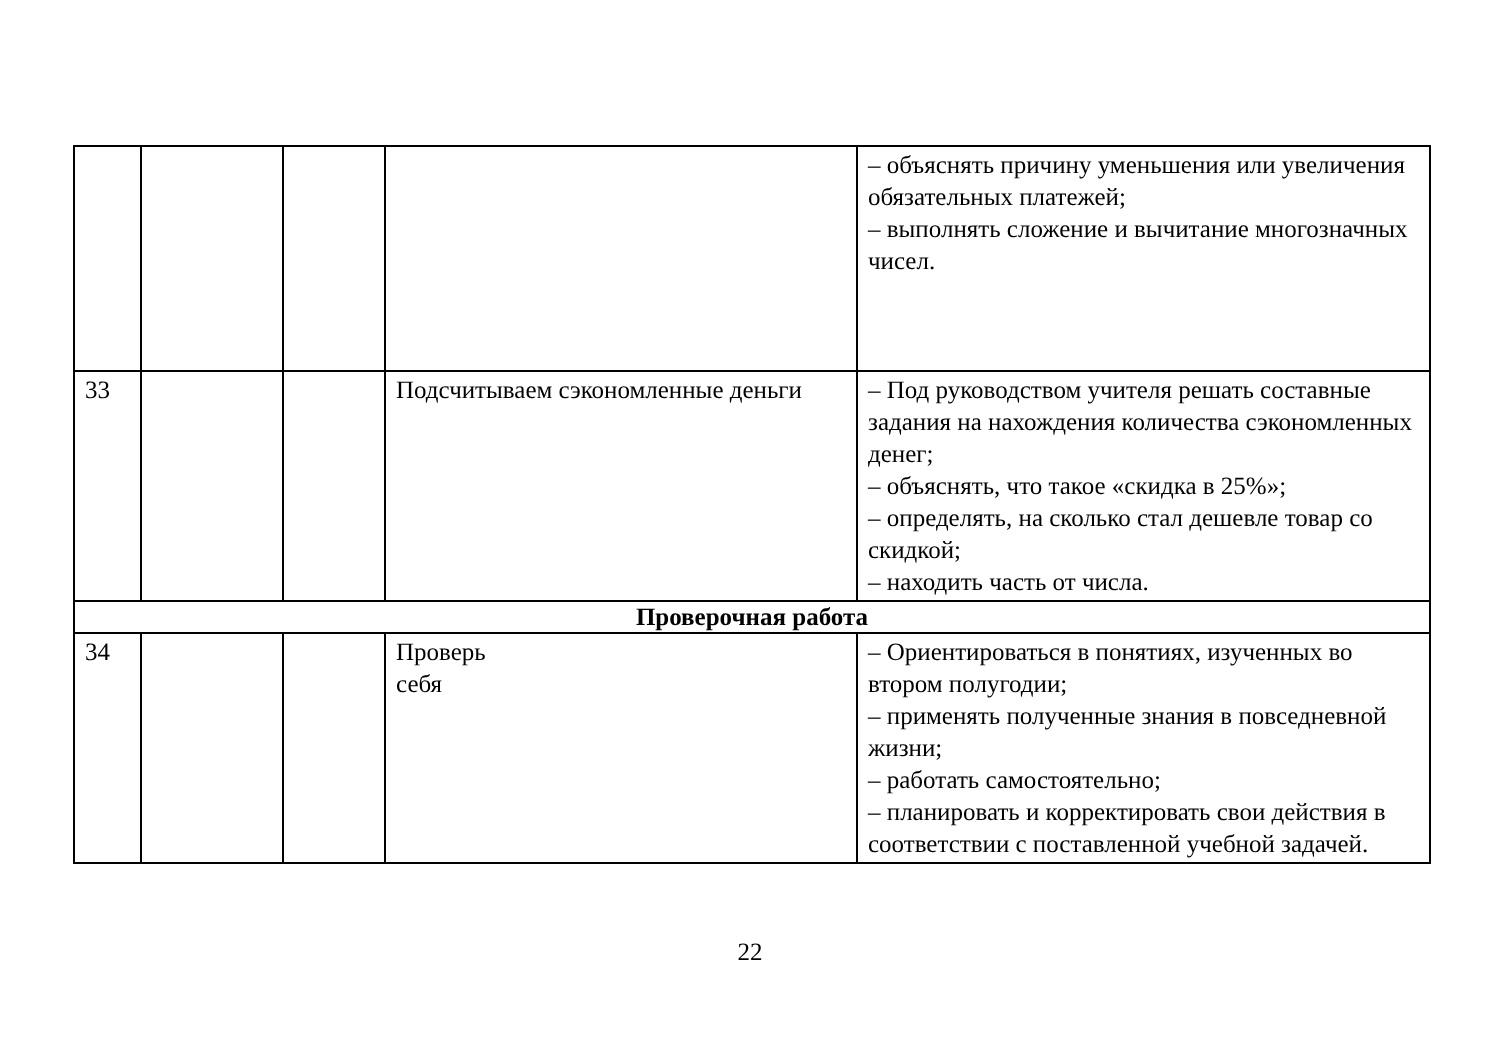| | | | | – объяснять причину уменьшения или увеличения обязательных платежей; – выполнять сложение и вычитание многозначных чисел. |
| 33 | | | Подсчитываем сэкономленные деньги | – Под руководством учителя решать составные задания на нахождения количества сэкономленных денег; – объяснять, что такое «скидка в 25%»; – определять, на сколько стал дешевле товар со скидкой; – находить часть от числа. |
| Проверочная работа | | | | |
| 34 | | | Проверь себя | – Ориентироваться в понятиях, изученных во втором полугодии; – применять полученные знания в повседневной жизни; – работать самостоятельно; – планировать и корректировать свои действия в соответствии с поставленной учебной задачей. |
22